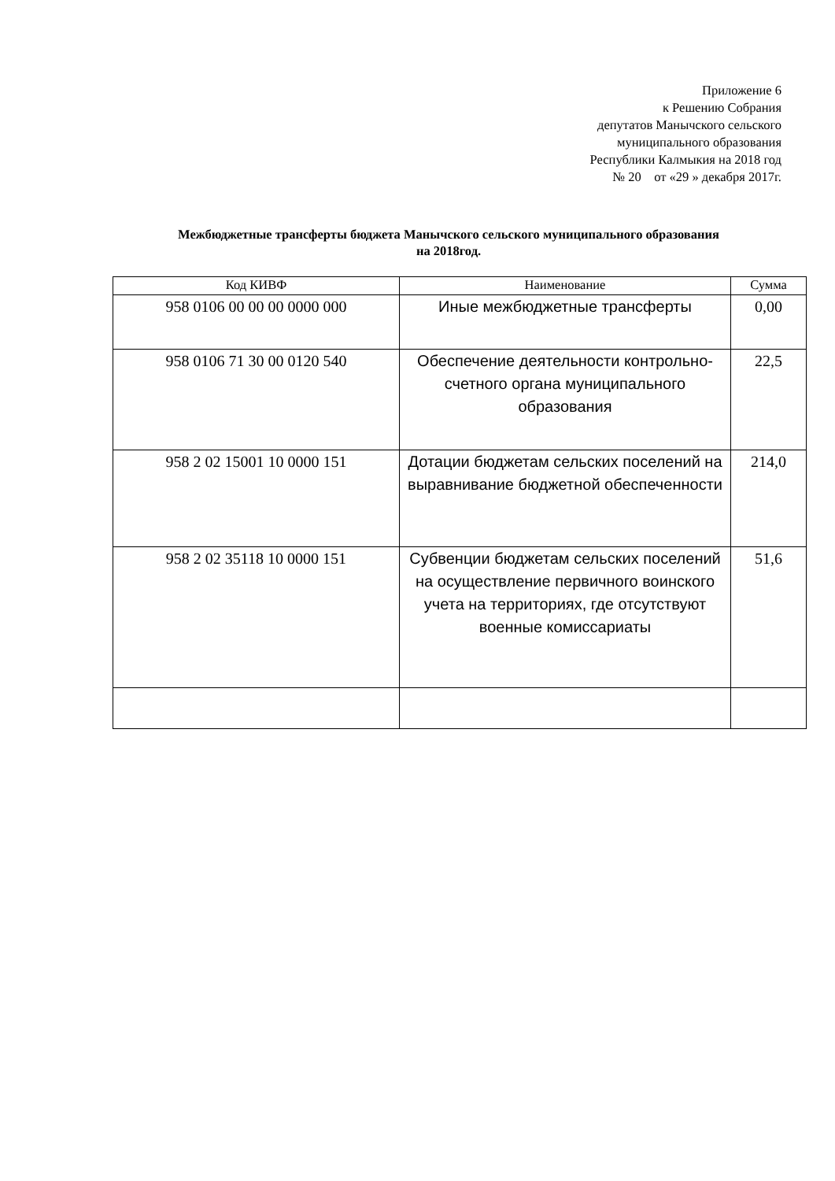Приложение 6
к Решению Собрания
депутатов Манычского сельского
муниципального образования
Республики Калмыкия на 2018 год
№ 20 от «29 » декабря 2017г.
Межбюджетные трансферты бюджета Манычского сельского муниципального образования
на 2018год.
| Код КИВФ | Наименование | Сумма |
| --- | --- | --- |
| 958 0106 00 00 00 0000 000 | Иные межбюджетные трансферты | 0,00 |
| 958 0106 71 30 00 0120 540 | Обеспечение деятельности контрольно-счетного органа муниципального образования | 22,5 |
| 958 2 02 15001 10 0000 151 | Дотации бюджетам сельских поселений на выравнивание бюджетной обеспеченности | 214,0 |
| 958 2 02 35118 10 0000 151 | Субвенции бюджетам сельских поселений на осуществление первичного воинского учета на территориях, где отсутствуют военные комиссариаты | 51,6 |